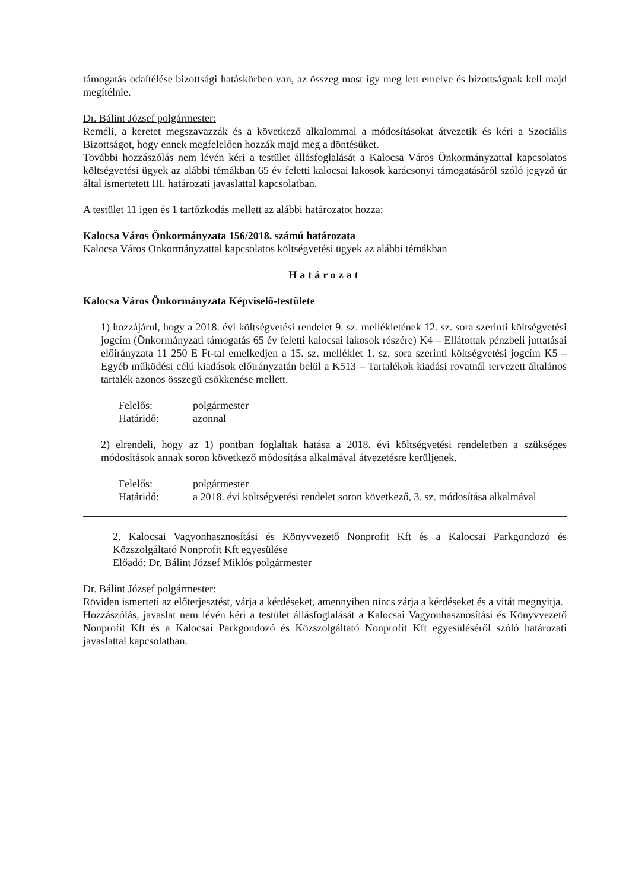támogatás odaítélése bizottsági hatáskörben van, az összeg most így meg lett emelve és bizottságnak kell majd megítélnie.
Dr. Bálint József polgármester:
Reméli, a keretet megszavazzák és a következő alkalommal a módosításokat átvezetik és kéri a Szociális Bizottságot, hogy ennek megfelelően hozzák majd meg a döntésüket.
További hozzászólás nem lévén kéri a testület állásfoglalását a Kalocsa Város Önkormányzattal kapcsolatos költségvetési ügyek az alábbi témákban 65 év feletti kalocsai lakosok karácsonyi támogatásáról szóló jegyző úr által ismertetett III. határozati javaslattal kapcsolatban.
A testület 11 igen és 1 tartózkodás mellett az alábbi határozatot hozza:
Kalocsa Város Önkormányzata 156/2018. számú határozata
Kalocsa Város Önkormányzattal kapcsolatos költségvetési ügyek az alábbi témákban
Határozat
Kalocsa Város Önkormányzata Képviselő-testülete
1) hozzájárul, hogy a 2018. évi költségvetési rendelet 9. sz. mellékletének 12. sz. sora szerinti költségvetési jogcím (Önkormányzati támogatás 65 év feletti kalocsai lakosok részére) K4 – Ellátottak pénzbeli juttatásai előirányzata 11 250 E Ft-tal emelkedjen a 15. sz. melléklet 1. sz. sora szerinti költségvetési jogcím K5 – Egyéb működési célú kiadások előirányzatán belül a K513 – Tartalékok kiadási rovatnál tervezett általános tartalék azonos összegű csökkenése mellett.
| Felelős: | polgármester |
| Határidő: | azonnal |
2) elrendeli, hogy az 1) pontban foglaltak hatása a 2018. évi költségvetési rendeletben a szükséges módosítások annak soron következő módosítása alkalmával átvezetésre kerüljenek.
| Felelős: | polgármester |
| Határidő: | a 2018. évi költségvetési rendelet soron következő, 3. sz. módosítása alkalmával |
2. Kalocsai Vagyonhasznosítási és Könyvvezető Nonprofit Kft és a Kalocsai Parkgondozó és Közszolgáltató Nonprofit Kft egyesülése
Előadó: Dr. Bálint József Miklós polgármester
Dr. Bálint József polgármester:
Röviden ismerteti az előterjesztést, várja a kérdéseket, amennyiben nincs zárja a kérdéseket és a vitát megnyitja.
Hozzászólás, javaslat nem lévén kéri a testület állásfoglalását a Kalocsai Vagyonhasznosítási és Könyvvezető Nonprofit Kft és a Kalocsai Parkgondozó és Közszolgáltató Nonprofit Kft egyesüléséről szóló határozati javaslattal kapcsolatban.